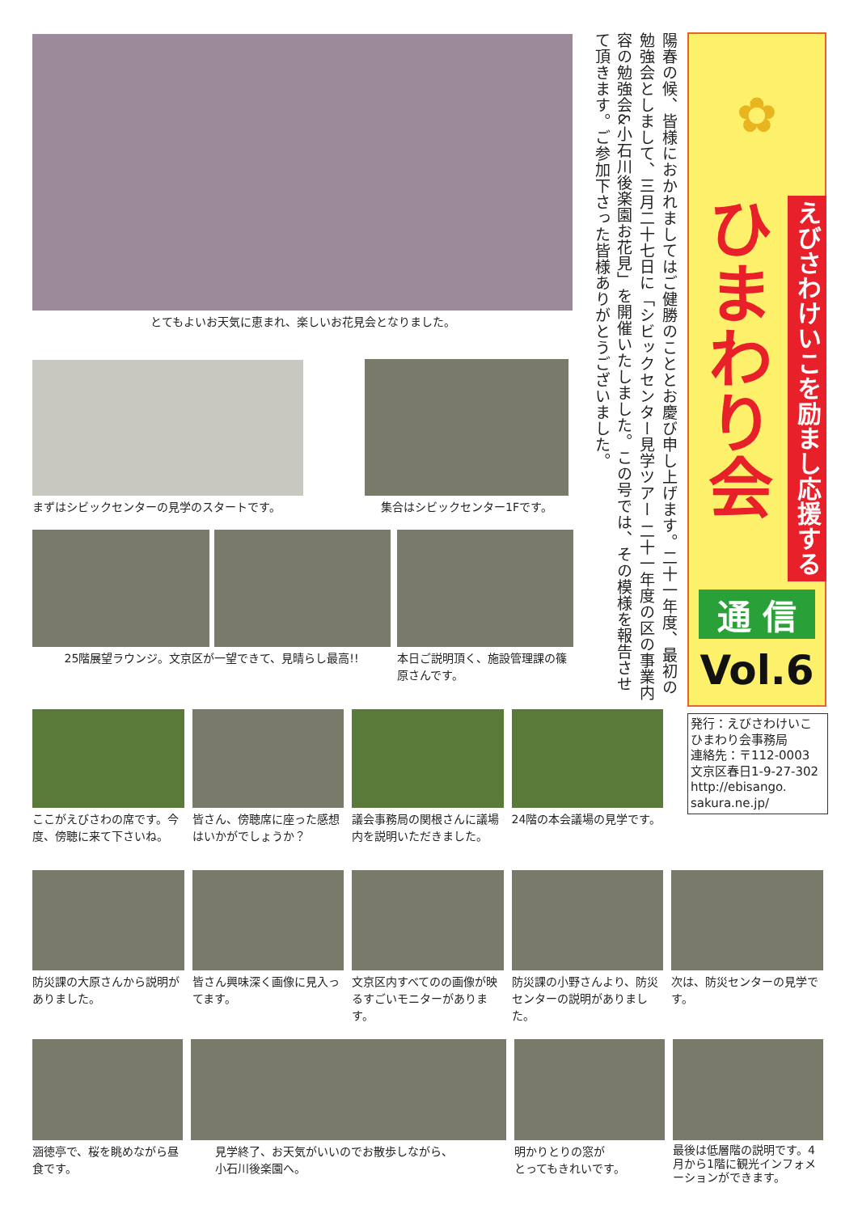✿
ひまわり会
えびさわけいこを励まし応援する
通 信
Vol.6
発行：えびさわけいこ
ひまわり会事務局
連絡先：〒112-0003
文京区春日1-9-27-302
http://ebisango.
sakura.ne.jp/
陽春の候、皆様におかれましてはご健勝のこととお慶び申し上げます。二十一年度、最初の勉強会としまして、三月二十七日に「シビックセンター見学ツアー 二十一年度の区の事業内容の勉強会&小石川後楽園お花見」を開催いたしました。この号では、その模様を報告させて頂きます。ご参加下さった皆様ありがとうございました。
とてもよいお天気に恵まれ、楽しいお花見会となりました。
まずはシビックセンターの見学のスタートです。 集合はシビックセンター1Fです。
25階展望ラウンジ。文京区が一望できて、見晴らし最高!!
本日ご説明頂く、施設管理課の篠原さんです。
ここがえびさわの席です。今度、傍聴に来て下さいね。
皆さん、傍聴席に座った感想はいかがでしょうか？
議会事務局の関根さんに議場内を説明いただきました。
24階の本会議場の見学です。
防災課の大原さんから説明がありました。
皆さん興味深く画像に見入ってます。 文京区内すべてのの画像が映るすごいモニターがあります。
防災課の小野さんより、防災センターの説明がありました。
次は、防災センターの見学です。
涵徳亭で、桜を眺めながら昼食です。 見学終了、お天気がいいのでお散歩しながら、
小石川後楽園へ。
明かりとりの窓が
とってもきれいです。
最後は低層階の説明です。4月から1階に観光インフォメーションができます。